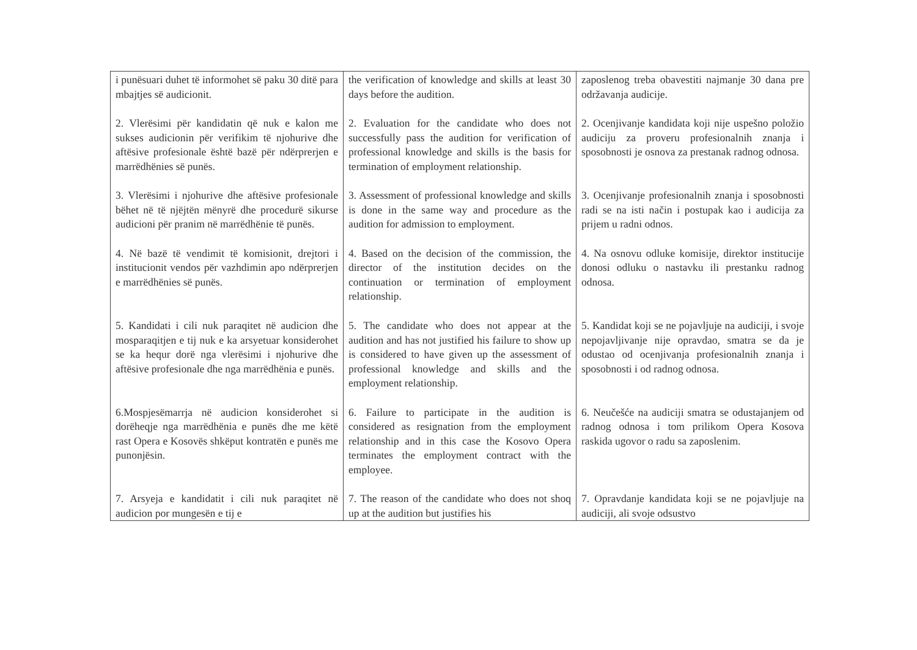| i punësuari duhet të informohet së paku 30 ditë para mbajtjes së audicionit. | the verification of knowledge and skills at least 30 days before the audition. | zaposlenog treba obavestiti najmanje 30 dana pre održavanja audicije. |
| 2. Vlerësimi për kandidatin që nuk e kalon me sukses audicionin për verifikim të njohurive dhe aftësive profesionale është bazë për ndërprerjen e marrëdhënies së punës. | 2. Evaluation for the candidate who does not successfully pass the audition for verification of professional knowledge and skills is the basis for termination of employment relationship. | 2. Ocenjivanje kandidata koji nije uspešno položio audiciju za proveru profesionalnih znanja i sposobnosti je osnova za prestanak radnog odnosa. |
| 3. Vlerësimi i njohurive dhe aftësive profesionale bëhet në të njëjtën mënyrë dhe procedurë sikurse audicioni për pranim në marrëdhënie të punës. | 3. Assessment of professional knowledge and skills is done in the same way and procedure as the audition for admission to employment. | 3. Ocenjivanje profesionalnih znanja i sposobnosti radi se na isti način i postupak kao i audicija za prijem u radni odnos. |
| 4. Në bazë të vendimit të komisionit, drejtori i institucionit vendos për vazhdimin apo ndërprerjen e marrëdhënies së punës. | 4. Based on the decision of the commission, the director of the institution decides on the continuation or termination of employment relationship. | 4. Na osnovu odluke komisije, direktor institucije donosi odluku o nastavku ili prestanku radnog odnosa. |
| 5. Kandidati i cili nuk paraqitet në audicion dhe mosparaqitjen e tij nuk e ka arsyetuar konsiderohet se ka hequr dorë nga vlerësimi i njohurive dhe aftësive profesionale dhe nga marrëdhënia e punës. | 5. The candidate who does not appear at the audition and has not justified his failure to show up is considered to have given up the assessment of professional knowledge and skills and the employment relationship. | 5. Kandidat koji se ne pojavljuje na audiciji, i svoje nepojavljivanje nije opravdao, smatra se da je odustao od ocenjivanja profesionalnih znanja i sposobnosti i od radnog odnosa. |
| 6.Mospjesëmarrja në audicion konsiderohet si dorëheqje nga marrëdhënia e punës dhe me këtë rast Opera e Kosovës shkëput kontratën e punës me punonjësin. | 6. Failure to participate in the audition is considered as resignation from the employment relationship and in this case the Kosovo Opera terminates the employment contract with the employee. | 6. Neučešće na audiciji smatra se odustajanjem od radnog odnosa i tom prilikom Opera Kosova raskida ugovor o radu sa zaposlenim. |
| 7. Arsyeja e kandidatit i cili nuk paraqitet në audicion por mungesën e tij e | 7. The reason of the candidate who does not shoq up at the audition but justifies his | 7. Opravdanje kandidata koji se ne pojavljuje na audiciji, ali svoje odsustvo |